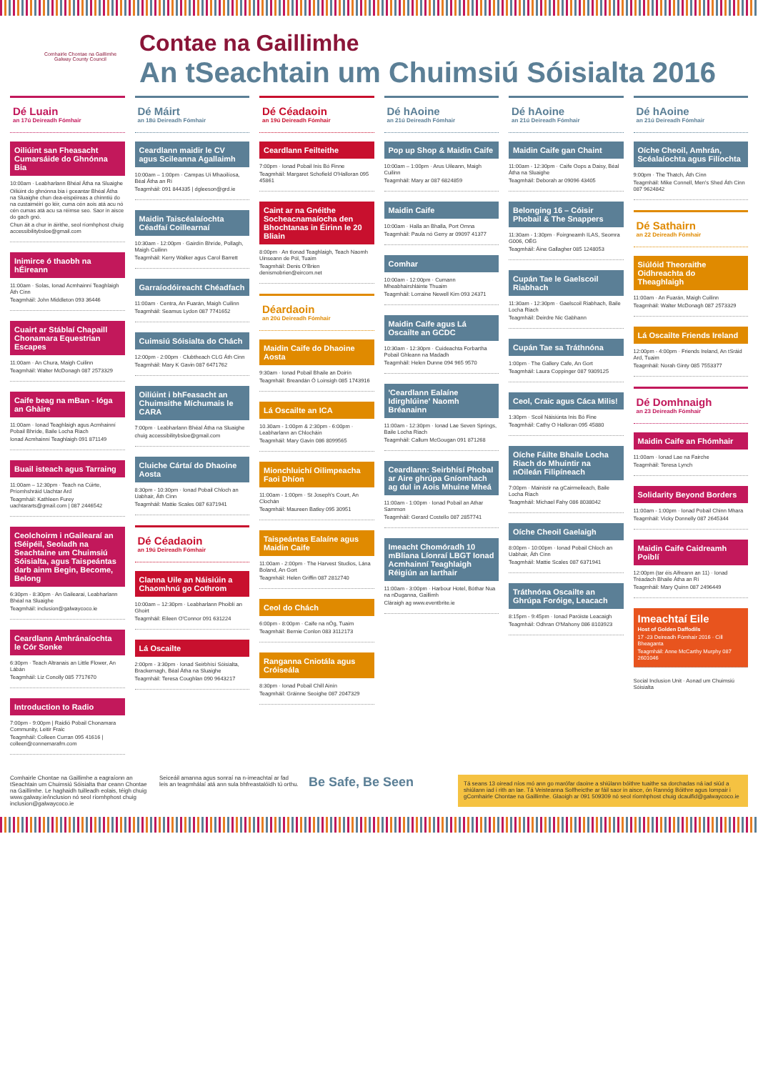Comhairle Chontae na Gaillimhe
Galway County Council
Contae na Gaillimhe
An tSeachtain um Chuimsiú Sóisialta 2016
Dé Luain
an 17ú Deireadh Fómhair
Oiliúint san Fheasacht Cumarsáide do Ghnónna Bia
10:00am · Leabharlann Bhéal Átha na Sluaighe
Oiliúint do ghnónna bia i gceantar Bhéal Átha na Sluaighe chun dea-eispéireas a chinntiú do na custaiméirí go léir, cuma cén aois atá acu nó cén cumas atá acu sa réimse seo. Saor in aisce do gach gnó.
Chun áit a chur in áirithe, seol ríomhphost chuig accessibilitybsloe@gmail.com
Inimirce ó thaobh na hÉireann
11:00am · Solas, Ionad Acmhainní Teaghlaigh Áth Cinn
Teagmháil: John Middleton 093 36446
Cuairt ar Stáblaí Chapaill Chonamara Equestrian Escapes
11:00am · An Chura, Maigh Cuilinn
Teagmháil: Walter McDonagh 087 2573329
Caife beag na mBan - Ióga an Ghàire
11:00am · Ionad Teaghlaigh agus Acmhainní Pobail Bhríde, Baile Locha Riach
Ionad Acmhainní Teaghlaigh 091 871149
Buail isteach agus Tarraing
11:00am – 12:30pm · Teach na Cúirte, Príomhshráid Uachtar Ard
Teagmháil: Kathleen Furey uachtararts@gmail.com | 087 2446542
Ceolchoirm i nGailearaí an tSéipéil, Seoladh na Seachtaine um Chuimsiú Sóisialta, agus Taispeántas darb ainm Begin, Become, Belong
6:30pm - 8:30pm · An Gailearaí, Leabharlann Bhéal na Sluaighe
Teagmháil: inclusion@galwaycoco.ie
Ceardlann Amhránaíochta le Cór Sonke
6:30pm · Teach Altranais an Little Flower, An Lábán
Teagmháil: Liz Conolly 085 7717670
Introduction to Radio
7:00pm - 9:00pm | Raidió Pobail Chonamara Community, Leitir Fraic
Teagmháil: Colleen Curran 095 41616 | colleen@connemarafm.com
Dé Máirt
an 18ú Deireadh Fómhair
Ceardlann maidir le CV agus Scileanna Agallaimh
10:00am – 1:00pm · Campas Uí Mhaoilíosa, Béal Átha an Rí
Teagmháil: 091 844335 | dgleeson@grd.ie
Maidin Taiscéalaíochta Céadfaí Coillearnaí
10:30am - 12:00pm · Gairdín Bhríde, Pollagh, Maigh Cuilinn
Teagmháil: Kerry Walker agus Carol Barrett
Garraíodóireacht Chéadfach
11:00am · Centra, An Fuarán, Maigh Cuilinn
Teagmháil: Seamus Lydon 087 7741652
Cuimsiú Sóisialta do Chách
12:00pm - 2:00pm · Clubtheach CLG Áth Cinn
Teagmháil: Mary K Gavin 087 6471762
Oiliúint i bhFeasacht an Chuimsithe Míchumais le CARA
7:00pm · Leabharlann Bhéal Átha na Sluaighe
chuig accessibilitybsloe@gmail.com
Cluiche Cártaí do Dhaoine Aosta
8:30pm - 10:30pm · Ionad Pobail Chloch an Uabhair, Áth Cinn
Teagmháil: Mattie Scales 087 6371941
Dé Céadaoin
an 19ú Deireadh Fómhair
Clanna Uile an Náisiúin a Chaomhnú go Cothrom
10:00am – 12:30pm · Leabharlann Phoiblí an Ghoirt
Teagmháil: Eileen O'Connor 091 631224
Lá Oscailte
2:00pm - 3:30pm · Ionad Seirbhísí Sóisialta, Brackernagh, Béal Átha na Sluaighe
Teagmháil: Teresa Coughlan 090 9643217
Dé Céadaoin
an 19ú Deireadh Fómhair
Ceardlann Feilteithe
7:00pm · Ionad Pobail Inis Bó Finne
Teagmháil: Margaret Schofield O'Halloran 095 45861
Caint ar na Gnéithe Socheacnamaíocha den Bhochtanas in Éirinn le 20 Bliain
8:00pm · An tIonad Teaghlaigh, Teach Naomh Uinseann de Pól, Tuaim
Teagmháil: Denis O'Brien denismobrien@eircom.net
Déardaoin
an 20ú Deireadh Fómhair
Maidin Caife do Dhaoine Aosta
9:30am · Ionad Pobail Bhaile an Doirín
Teagmháil: Breandán Ó Loinsigh 085 1743916
Lá Oscailte an ICA
10.30am - 1:00pm & 2:30pm - 6:00pm · Leabharlann an Chlocháin
Teagmháil: Mary Gavin 086 8099565
Mionchluichí Oilimpeacha Faoi Dhíon
11:00am - 1:00pm · St Joseph's Court, An Clochán
Teagmháil: Maureen Batley 095 30951
Taispeántas Ealaíne agus Maidin Caife
11:00am - 2:00pm · The Harvest Studios, Lána Boland, An Gort
Teagmháil: Helen Griffin 087 2812740
Ceol do Chách
6:00pm - 8:00pm · Caife na nÓg, Tuaim
Teagmháil: Bernie Conlon 083 3112173
Ranganna Cniotála agus Cróiseála
8:30pm · Ionad Pobail Chill Ainín
Teagmháil: Gráinne Seoighe 087 2047329
Dé hAoine
an 21ú Deireadh Fómhair
Pop up Shop & Maidin Caife
10:00am – 1:00pm · Arus Uileann, Maigh Cuilinn
Teagmháil: Mary ar 087 6824859
Maidin Caife
10:00am · Halla an Bhalla, Port Omna
Teagmháil: Paula nó Gerry ar 09097 41377
Comhar
10:00am - 12:00pm · Cumann Mheabhairshláinte Thuaim
Teagmháil: Lorraine Newell Kim 093 24371
Maidin Caife agus Lá Oscailte an GCDC
10:30am - 12:30pm · Cuideachta Forbartha Pobail Ghleann na Madadh
Teagmháil: Helen Dunne 094 965 9570
'Ceardlann Ealaíne Idirghlúine' Naomh Bréanainn
11:00am - 12:30pm · Ionad Lae Seven Springs, Baile Locha Riach
Teagmháil: Callum McGougan 091 871268
Ceardlann: Seirbhísí Phobal ar Aire ghrúpa Gníomhach ag dul in Aois Mhuine Mheá
11:00am - 1:00pm · Ionad Pobail an Athar Sammon
Teagmháil: Gerard Costello 087 2857741
Imeacht Chomóradh 10 mBliana Líonraí LBGT Ionad Acmhainní Teaghlaigh Réigiún an Iarthair
11:00am - 3:00pm · Harbour Hotel, Bóthar Nua na nDuganna, Gaillimh
Cláraigh ag www.eventbrite.ie
Dé hAoine
an 21ú Deireadh Fómhair
Maidin Caife gan Chaint
11:00am - 12:30pm · Caife Oops a Daisy, Béal Átha na Sluaighe
Teagmháil: Deborah ar 09096 43405
Belonging 16 – Cóisir Phobail & The Snappers
11:30am - 1:30pm · Foirgneamh ILAS, Seomra G006, OÉG
Teagmháil: Áine Gallagher 085 1248053
Cupán Tae le Gaelscoil Riabhach
11:30am - 12:30pm · Gaelscoil Riabhach, Baile Locha Riach
Teagmháil: Deirdre Nic Gabhann
Cupán Tae sa Tráthnóna
1:00pm · The Gallery Cafe, An Gort
Teagmháil: Laura Coppinger 087 9309125
Ceol, Craic agus Cáca Milis!
1:30pm · Scoil Náisiúnta Inis Bó Fine
Teagmháil: Cathy O Halloran 095 45880
Oíche Fáilte Bhaile Locha Riach do Mhuintir na nOileán Filipíneach
7:00pm · Mainistir na gCairmeileach, Baile Locha Riach
Teagmháil: Michael Fahy 086 8038042
Oíche Cheoil Gaelaigh
8:00pm - 10:00pm · Ionad Pobail Chloch an Uabhair, Áth Cinn
Teagmháil: Mattie Scales 087 6371941
Tráthnóna Oscailte an Ghrúpa Foróige, Leacach
8:15pm - 9:45pm · Ionad Paróiste Leacaigh
Teagmháil: Odhran O'Mahony 086 8103923
Dé hAoine
an 21ú Deireadh Fómhair
Oíche Cheoil, Amhrán, Scéalaíochta agus Filíochta
9:00pm · The Thatch, Áth Cinn
Teagmháil: Mike Connell, Men's Shed Áth Cinn 087 9624842
Dé Sathairn
an 22 Deireadh Fómhair
Siúlóid Theoraithe Oidhreachta do Theaghlaigh
11:00am · An Fuarán, Maigh Cuilinn
Teagmháil: Walter McDonagh 087 2573329
Lá Oscailte Friends Ireland
12:00pm - 4:00pm · Friends Ireland, An tSráid Ard, Tuaim
Teagmháil: Norah Ginty 085 7553377
Dé Domhnaigh
an 23 Deireadh Fómhair
Maidin Caife an Fhómhair
11:00am · Ionad Lae na Fairche
Teagmháil: Teresa Lynch
Solidarity Beyond Borders
11:00am - 1:00pm · Ionad Pobail Chinn Mhara
Teagmháil: Vicky Donnelly 087 2645344
Maidin Caife Caidreamh Poiblí
12:00pm (tar éis Aifreann an 11) · Ionad Tréadach Bhaile Átha an Rí
Teagmháil: Mary Quinn 087 2496449
Imeachtaí Eile
Host of Golden Daffodils
17 -23 Deireadh Fómhair 2016 · Cill Bheaganta
Teagmháil: Anne McCarthy Murphy 087 2601046
Social Inclusion Unit · Aonad um Chuimsiú Sóisialta
Comhairle Chontae na Gaillimhe a eagraíonn an tSeachtain um Chuimsiú Sóisialta thar ceann Chontae na Gaillimhe. Le haghaidh tuilleadh eolais, téigh chuig www.galway.ie/inclusion nó seol ríomhphost chuig inclusion@galwaycoco.ie
Seiceáil amanna agus sonraí na n-imeachtaí ar fad leis an teagmhálaí atá ann sula bhfreastalóidh tú orthu.
Be Safe, Be Seen
Tá seans 13 oiread níos mó ann go marófar daoine a shiúlann bóithre tuaithe sa dorchadas ná iad siúd a shiúlann iad i rith an lae. Tá Veisteanna Solfheicthe ar fáil saor in aisce, ón Rannóg Bóithre agus Iompair i gComhairle Chontae na Gaillimhe. Glaoigh ar 091 509309 nó seol ríomhphost chuig dcaulfid@galwaycoco.ie